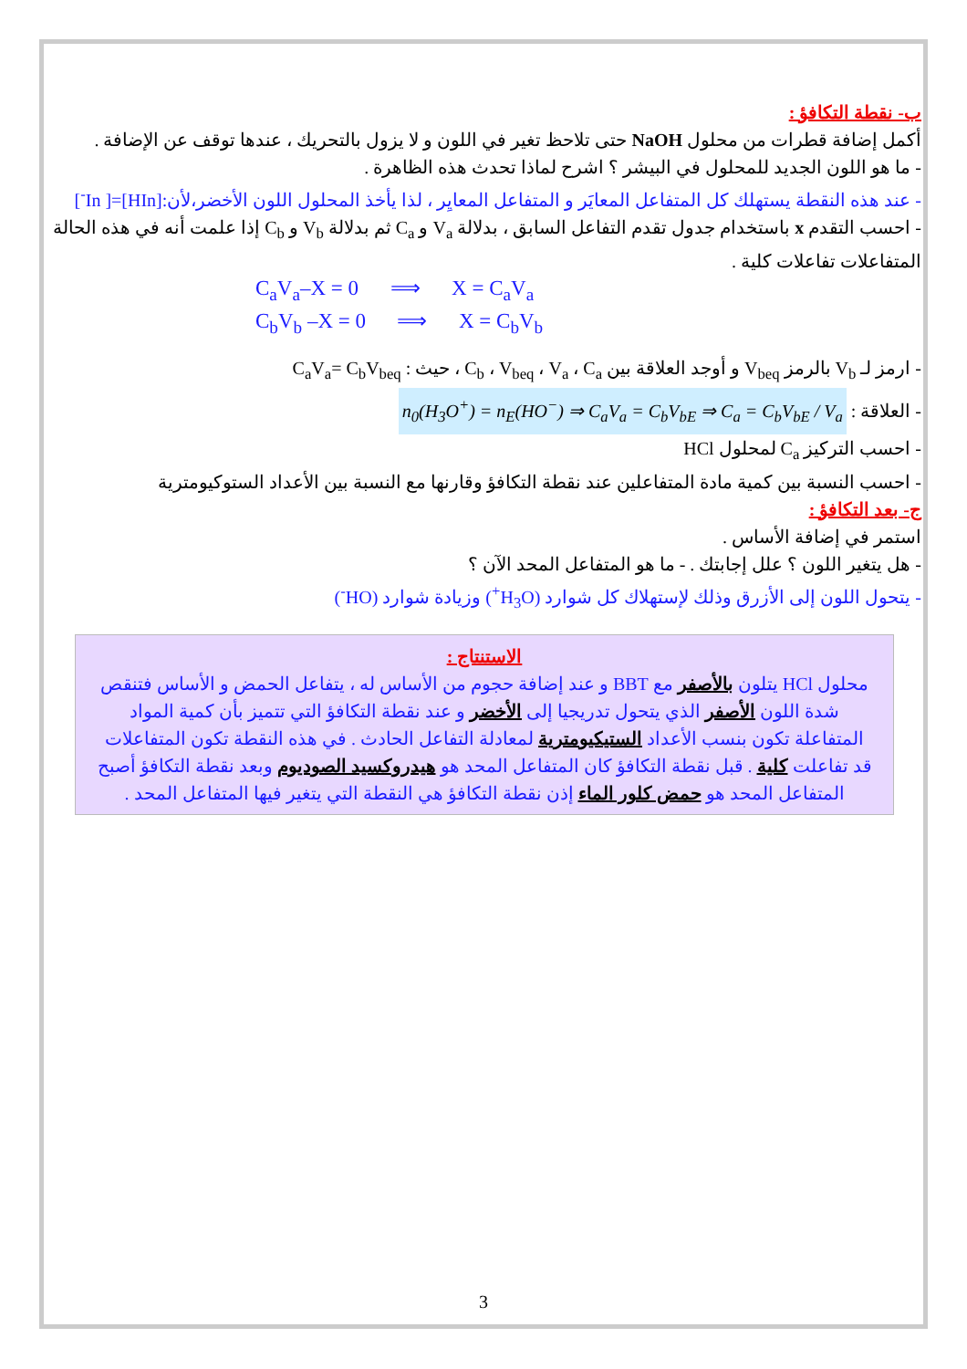ب- نقطة التكافؤ :
أكمل إضافة قطرات من محلول NaOH حتى تلاحظ تغير في اللون و لا يزول بالتحريك ، عندها توقف عن الإضافة .
- ما هو اللون الجديد للمحلول في البيشر ؟ اشرح لماذا تحدث هذه الظاهرة .
- عند هذه النقطة يستهلك كل المتفاعل المعايَر و المتفاعل المعايِر ، لذا يأخذ المحلول اللون الأخضر،لأن:[HIn]=[ In<sup>-</sup>]
- احسب التقدم x باستخدام جدول تقدم التفاعل السابق ، بدلالة V<sub>a</sub> و C<sub>a</sub> ثم بدلالة V<sub>b</sub> و C<sub>b</sub> إذا علمت أنه في هذه الحالة المتفاعلات تفاعلات كلية .
C<sub>a</sub>V<sub>a</sub>–X = 0 ⟹ X = C<sub>a</sub>V<sub>a</sub>
C<sub>b</sub>V<sub>b</sub> –X = 0 ⟹ X = C<sub>b</sub>V<sub>b</sub>
- ارمز لـ V<sub>b</sub> بالرمز V<sub>beq</sub> و أوجد العلاقة بين C<sub>b</sub> ، V<sub>beq</sub> ، V<sub>a</sub> ، C<sub>a</sub> ، حيث : C<sub>a</sub>V<sub>a</sub>= C<sub>b</sub>V<sub>beq</sub>
- العلاقة : n<sub>0</sub>(H<sub>3</sub>O<sup>+</sup>) = n<sub>E</sub>(HO<sup>−</sup>) ⇒ C<sub>a</sub>V<sub>a</sub> = C<sub>b</sub>V<sub>bE</sub> ⇒ C<sub>a</sub> = C<sub>b</sub>V<sub>bE</sub> / V<sub>a</sub>
- احسب التركيز C<sub>a</sub> لمحلول HCl
- احسب النسبة بين كمية مادة المتفاعلين عند نقطة التكافؤ وقارنها مع النسبة بين الأعداد الستوكيومترية
ج- بعد التكافؤ :
استمر في إضافة الأساس .
- هل يتغير اللون ؟ علل إجابتك . - ما هو المتفاعل المحد الآن ؟
- يتحول اللون إلى الأزرق وذلك لإستهلاك كل شوارد (H<sub>3</sub>O<sup>+</sup>) وزيادة شوارد (HO<sup>-</sup>)
الاستنتاج :
محلول HCl يتلون بالأصفر مع BBT و عند إضافة حجوم من الأساس له ، يتفاعل الحمض و الأساس فتنقص شدة اللون الأصفر الذي يتحول تدريجيا إلى الأخضر و عند نقطة التكافؤ التي تتميز بأن كمية المواد المتفاعلة تكون بنسب الأعداد الستيكيومترية لمعادلة التفاعل الحادث . في هذه النقطة تكون المتفاعلات قد تفاعلت كلية . قبل نقطة التكافؤ كان المتفاعل المحد هو هيدروكسيد الصوديوم وبعد نقطة التكافؤ أصبح المتفاعل المحد هو حمض كلور الماء إذن نقطة التكافؤ هي النقطة التي يتغير فيها المتفاعل المحد .
3